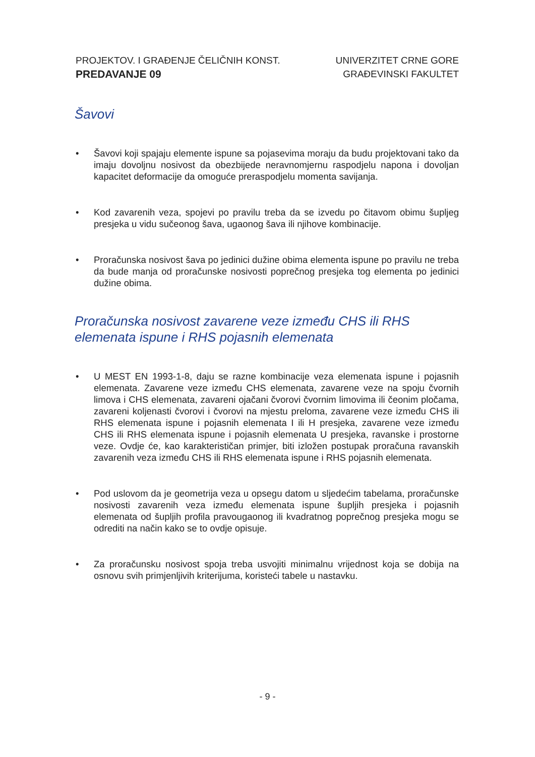PROJEKTOV. I GRAĐENJE ČELIČNIH KONST.
PREDAVANJE 09
UNIVERZITET CRNE GORE
GRAĐEVINSKI FAKULTET
Šavovi
• Šavovi koji spajaju elemente ispune sa pojasevima moraju da budu projektovani tako da imaju dovoljnu nosivost da obezbijede neravnomjernu raspodjelu napona i dovoljan kapacitet deformacije da omoguće preraspodjelu momenta savijanja.
• Kod zavarenih veza, spojevi po pravilu treba da se izvedu po čitavom obimu šupljeg presjeka u vidu sučeonog šava, ugaonog šava ili njihove kombinacije.
• Proračunska nosivost šava po jedinici dužine obima elementa ispune po pravilu ne treba da bude manja od proračunske nosivosti poprečnog presjeka tog elementa po jedinici dužine obima.
Proračunska nosivost zavarene veze između CHS ili RHS elemenata ispune i RHS pojasnih elemenata
• U MEST EN 1993-1-8, daju se razne kombinacije veza elemenata ispune i pojasnih elemenata. Zavarene veze između CHS elemenata, zavarene veze na spoju čvornih limova i CHS elemenata, zavareni ojačani čvorovi čvornim limovima ili čeonim pločama, zavareni koljenasti čvorovi i čvorovi na mjestu preloma, zavarene veze između CHS ili RHS elemenata ispune i pojasnih elemenata I ili H presjeka, zavarene veze između CHS ili RHS elemenata ispune i pojasnih elemenata U presjeka, ravanske i prostorne veze. Ovdje će, kao karakterističan primjer, biti izložen postupak proračuna ravanskih zavarenih veza između CHS ili RHS elemenata ispune i RHS pojasnih elemenata.
• Pod uslovom da je geometrija veza u opsegu datom u sljedećim tabelama, proračunske nosivosti zavarenih veza između elemenata ispune šupljih presjeka i pojasnih elemenata od šupljih profila pravougaonog ili kvadratnog poprečnog presjeka mogu se odrediti na način kako se to ovdje opisuje.
• Za proračunsku nosivost spoja treba usvojiti minimalnu vrijednost koja se dobija na osnovu svih primjenljivih kriterijuma, koristeći tabele u nastavku.
- 9 -